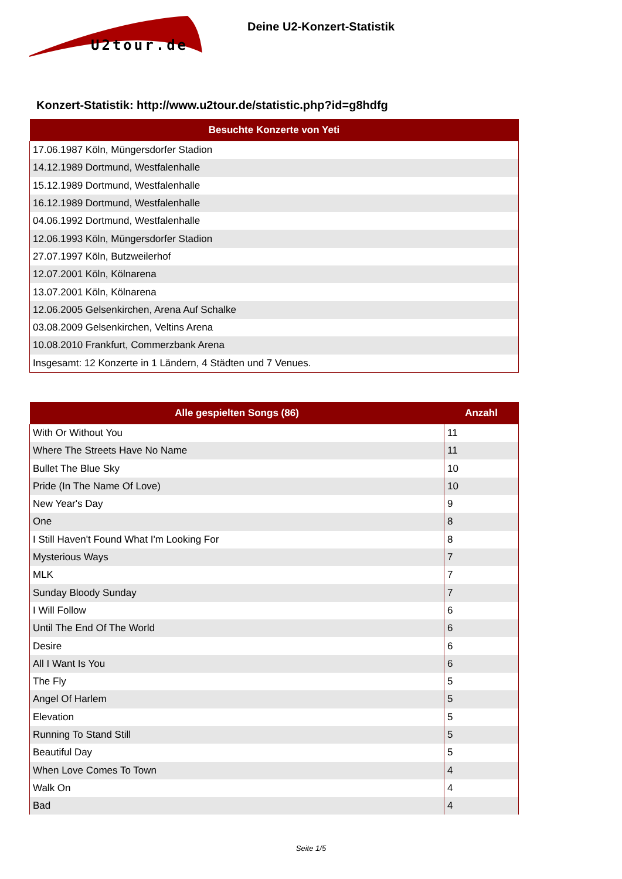U2tour.de
Deine U2-Konzert-Statistik
Konzert-Statistik: http://www.u2tour.de/statistic.php?id=g8hdfg
| Besuchte Konzerte von Yeti |
| --- |
| 17.06.1987 Köln, Müngersdorfer Stadion |
| 14.12.1989 Dortmund, Westfalenhalle |
| 15.12.1989 Dortmund, Westfalenhalle |
| 16.12.1989 Dortmund, Westfalenhalle |
| 04.06.1992 Dortmund, Westfalenhalle |
| 12.06.1993 Köln, Müngersdorfer Stadion |
| 27.07.1997 Köln, Butzweilerhof |
| 12.07.2001 Köln, Kölnarena |
| 13.07.2001 Köln, Kölnarena |
| 12.06.2005 Gelsenkirchen, Arena Auf Schalke |
| 03.08.2009 Gelsenkirchen, Veltins Arena |
| 10.08.2010 Frankfurt, Commerzbank Arena |
| Insgesamt: 12 Konzerte in 1 Ländern, 4 Städten und 7 Venues. |
| Alle gespielten Songs (86) | Anzahl |
| --- | --- |
| With Or Without You | 11 |
| Where The Streets Have No Name | 11 |
| Bullet The Blue Sky | 10 |
| Pride (In The Name Of Love) | 10 |
| New Year's Day | 9 |
| One | 8 |
| I Still Haven't Found What I'm Looking For | 8 |
| Mysterious Ways | 7 |
| MLK | 7 |
| Sunday Bloody Sunday | 7 |
| I Will Follow | 6 |
| Until The End Of The World | 6 |
| Desire | 6 |
| All I Want Is You | 6 |
| The Fly | 5 |
| Angel Of Harlem | 5 |
| Elevation | 5 |
| Running To Stand Still | 5 |
| Beautiful Day | 5 |
| When Love Comes To Town | 4 |
| Walk On | 4 |
| Bad | 4 |
Seite 1/5